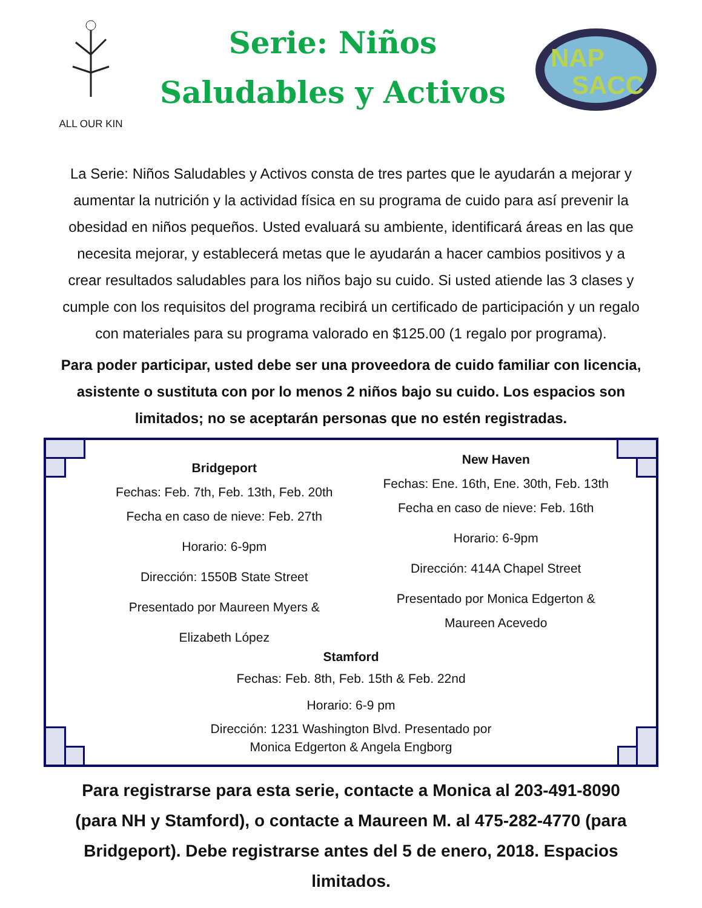ALL OUR KIN
Serie: Niños
Saludables y Activos
NAP
SACC
La Serie: Niños Saludables y Activos consta de tres partes que le ayudarán a mejorar y aumentar la nutrición y la actividad física en su programa de cuido para así prevenir la obesidad en niños pequeños. Usted evaluará su ambiente, identificará áreas en las que necesita mejorar, y establecerá metas que le ayudarán a hacer cambios positivos y a crear resultados saludables para los niños bajo su cuido. Si usted atiende las 3 clases y cumple con los requisitos del programa recibirá un certificado de participación y un regalo con materiales para su programa valorado en $125.00 (1 regalo por programa).
Para poder participar, usted debe ser una proveedora de cuido familiar con licencia, asistente o sustituta con por lo menos 2 niños bajo su cuido. Los espacios son limitados; no se aceptarán personas que no estén registradas.
Bridgeport
Fechas: Feb. 7th, Feb. 13th, Feb. 20th
Fecha en caso de nieve: Feb. 27th
Horario: 6-9pm
Dirección: 1550B State Street
Presentado por Maureen Myers &
Elizabeth López
New Haven
Fechas: Ene. 16th, Ene. 30th, Feb. 13th
Fecha en caso de nieve: Feb. 16th
Horario: 6-9pm
Dirección: 414A Chapel Street
Presentado por Monica Edgerton &
Maureen Acevedo
Stamford
Fechas: Feb. 8th, Feb. 15th & Feb. 22nd
Horario: 6-9 pm
Dirección: 1231 Washington Blvd. Presentado por
Monica Edgerton & Angela Engborg
Para registrarse para esta serie, contacte a Monica al 203-491-8090 (para NH y Stamford), o contacte a Maureen M. al 475-282-4770 (para Bridgeport). Debe registrarse antes del 5 de enero, 2018. Espacios limitados.